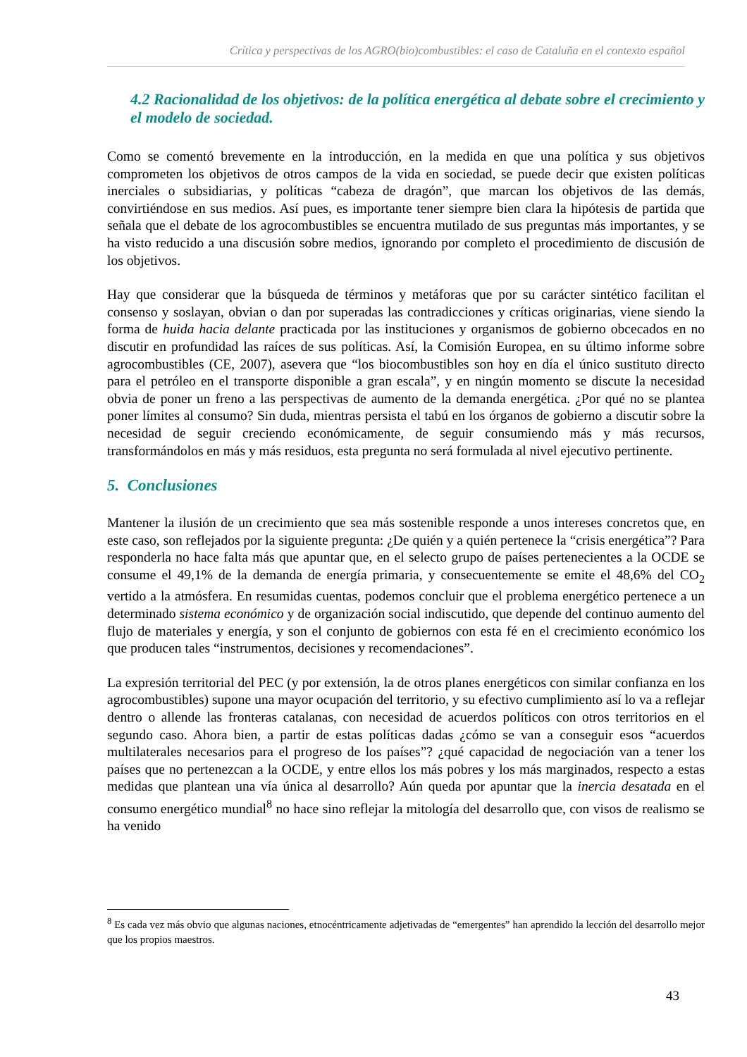Crítica y perspectivas de los AGRO(bio)combustibles: el caso de Cataluña en el contexto español
4.2 Racionalidad de los objetivos: de la política energética al debate sobre el crecimiento y el modelo de sociedad.
Como se comentó brevemente en la introducción, en la medida en que una política y sus objetivos comprometen los objetivos de otros campos de la vida en sociedad, se puede decir que existen políticas inerciales o subsidiarias, y políticas “cabeza de dragón”, que marcan los objetivos de las demás, convirtiéndose en sus medios. Así pues, es importante tener siempre bien clara la hipótesis de partida que señala que el debate de los agrocombustibles se encuentra mutilado de sus preguntas más importantes, y se ha visto reducido a una discusión sobre medios, ignorando por completo el procedimiento de discusión de los objetivos.
Hay que considerar que la búsqueda de términos y metáforas que por su carácter sintético facilitan el consenso y soslayan, obvian o dan por superadas las contradicciones y críticas originarias, viene siendo la forma de huida hacia delante practicada por las instituciones y organismos de gobierno obcecados en no discutir en profundidad las raíces de sus políticas. Así, la Comisión Europea, en su último informe sobre agrocombustibles (CE, 2007), asevera que “los biocombustibles son hoy en día el único sustituto directo para el petróleo en el transporte disponible a gran escala”, y en ningún momento se discute la necesidad obvia de poner un freno a las perspectivas de aumento de la demanda energética. ¿Por qué no se plantea poner límites al consumo? Sin duda, mientras persista el tabú en los órganos de gobierno a discutir sobre la necesidad de seguir creciendo económicamente, de seguir consumiendo más y más recursos, transformándolos en más y más residuos, esta pregunta no será formulada al nivel ejecutivo pertinente.
5. Conclusiones
Mantener la ilusión de un crecimiento que sea más sostenible responde a unos intereses concretos que, en este caso, son reflejados por la siguiente pregunta: ¿De quién y a quién pertenece la “crisis energética”? Para responderla no hace falta más que apuntar que, en el selecto grupo de países pertenecientes a la OCDE se consume el 49,1% de la demanda de energía primaria, y consecuentemente se emite el 48,6% del CO<sub>2</sub> vertido a la atmósfera. En resumidas cuentas, podemos concluir que el problema energético pertenece a un determinado sistema económico y de organización social indiscutido, que depende del continuo aumento del flujo de materiales y energía, y son el conjunto de gobiernos con esta fé en el crecimiento económico los que producen tales “instrumentos, decisiones y recomendaciones”.
La expresión territorial del PEC (y por extensión, la de otros planes energéticos con similar confianza en los agrocombustibles) supone una mayor ocupación del territorio, y su efectivo cumplimiento así lo va a reflejar dentro o allende las fronteras catalanas, con necesidad de acuerdos políticos con otros territorios en el segundo caso. Ahora bien, a partir de estas políticas dadas ¿cómo se van a conseguir esos “acuerdos multilaterales necesarios para el progreso de los países”? ¿qué capacidad de negociación van a tener los países que no pertenezcan a la OCDE, y entre ellos los más pobres y los más marginados, respecto a estas medidas que plantean una vía única al desarrollo? Aún queda por apuntar que la inercia desatada en el consumo energético mundial<sup>8</sup> no hace sino reflejar la mitología del desarrollo que, con visos de realismo se ha venido
<sup>8</sup> Es cada vez más obvio que algunas naciones, etnocéntricamente adjetivadas de “emergentes” han aprendido la lección del desarrollo mejor que los propios maestros.
43